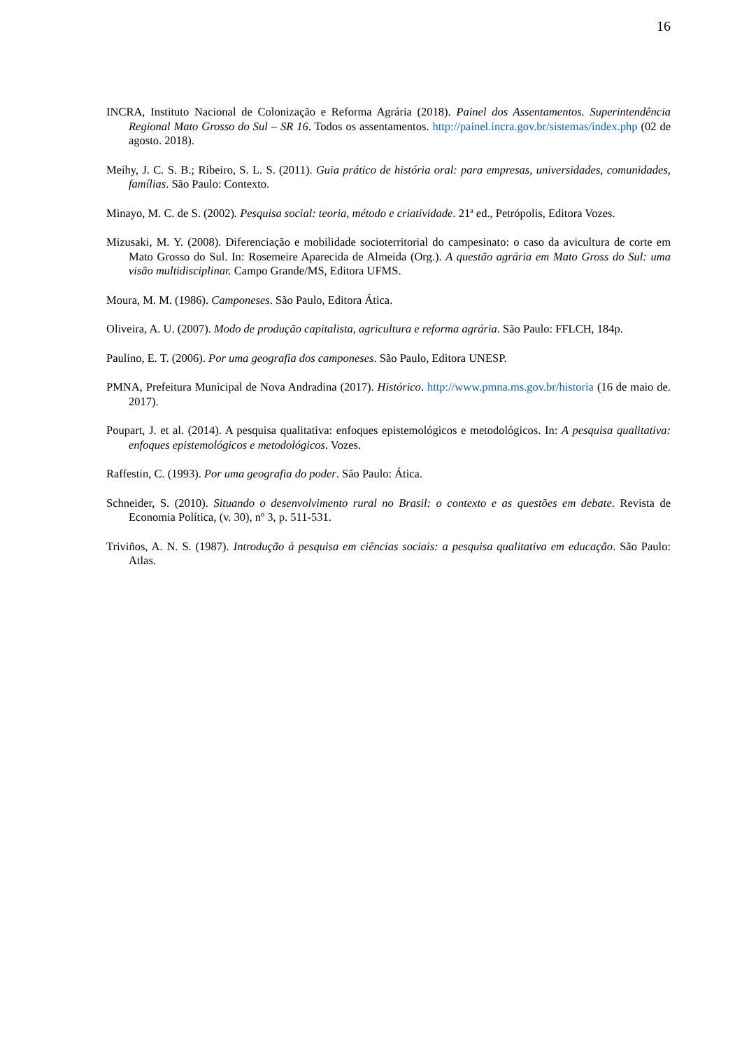16
INCRA, Instituto Nacional de Colonização e Reforma Agrária (2018). Painel dos Assentamentos. Superintendência Regional Mato Grosso do Sul – SR 16. Todos os assentamentos. http://painel.incra.gov.br/sistemas/index.php (02 de agosto. 2018).
Meihy, J. C. S. B.; Ribeiro, S. L. S. (2011). Guia prático de história oral: para empresas, universidades, comunidades, famílias. São Paulo: Contexto.
Minayo, M. C. de S. (2002). Pesquisa social: teoria, método e criatividade. 21ª ed., Petrópolis, Editora Vozes.
Mizusaki, M. Y. (2008). Diferenciação e mobilidade socioterritorial do campesinato: o caso da avicultura de corte em Mato Grosso do Sul. In: Rosemeire Aparecida de Almeida (Org.). A questão agrária em Mato Gross do Sul: uma visão multidisciplinar. Campo Grande/MS, Editora UFMS.
Moura, M. M. (1986). Camponeses. São Paulo, Editora Ática.
Oliveira, A. U. (2007). Modo de produção capitalista, agricultura e reforma agrária. São Paulo: FFLCH, 184p.
Paulino, E. T. (2006). Por uma geografia dos camponeses. São Paulo, Editora UNESP.
PMNA, Prefeitura Municipal de Nova Andradina (2017). Histórico. http://www.pmna.ms.gov.br/historia (16 de maio de. 2017).
Poupart, J. et al. (2014). A pesquisa qualitativa: enfoques epistemológicos e metodológicos. In: A pesquisa qualitativa: enfoques epistemológicos e metodológicos. Vozes.
Raffestin, C. (1993). Por uma geografia do poder. São Paulo: Ática.
Schneider, S. (2010). Situando o desenvolvimento rural no Brasil: o contexto e as questões em debate. Revista de Economia Política, (v. 30), nº 3, p. 511-531.
Triviños, A. N. S. (1987). Introdução à pesquisa em ciências sociais: a pesquisa qualitativa em educação. São Paulo: Atlas.